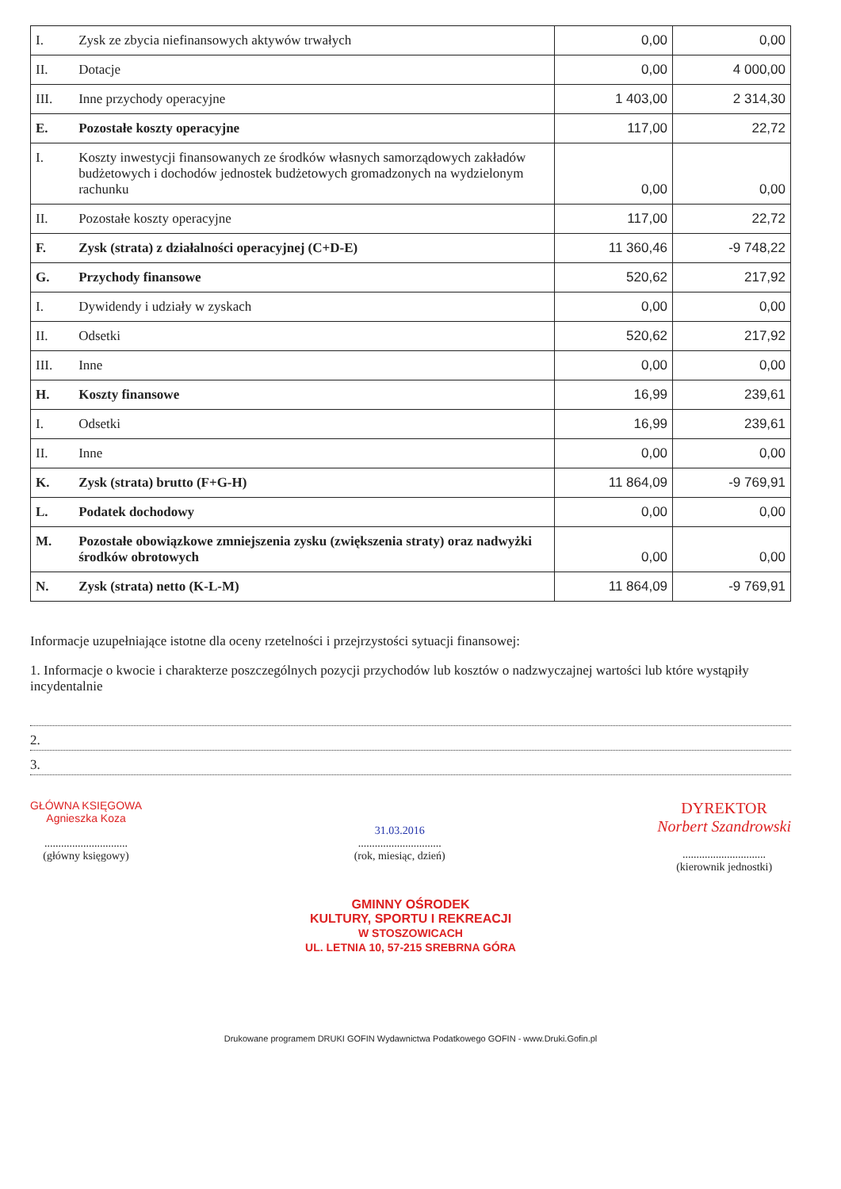| I. | Zysk ze zbycia niefinansowych aktywów trwałych | 0,00 | 0,00 |
| II. | Dotacje | 0,00 | 4 000,00 |
| III. | Inne przychody operacyjne | 1 403,00 | 2 314,30 |
| E. | Pozostałe koszty operacyjne | 117,00 | 22,72 |
| I. | Koszty inwestycji finansowanych ze środków własnych samorządowych zakładów budżetowych i dochodów jednostek budżetowych gromadzonych na wydzielonym rachunku | 0,00 | 0,00 |
| II. | Pozostałe koszty operacyjne | 117,00 | 22,72 |
| F. | Zysk (strata) z działalności operacyjnej (C+D-E) | 11 360,46 | -9 748,22 |
| G. | Przychody finansowe | 520,62 | 217,92 |
| I. | Dywidendy i udziały w zyskach | 0,00 | 0,00 |
| II. | Odsetki | 520,62 | 217,92 |
| III. | Inne | 0,00 | 0,00 |
| H. | Koszty finansowe | 16,99 | 239,61 |
| I. | Odsetki | 16,99 | 239,61 |
| II. | Inne | 0,00 | 0,00 |
| K. | Zysk (strata) brutto (F+G-H) | 11 864,09 | -9 769,91 |
| L. | Podatek dochodowy | 0,00 | 0,00 |
| M. | Pozostałe obowiązkowe zmniejszenia zysku (zwiększenia straty) oraz nadwyżki środków obrotowych | 0,00 | 0,00 |
| N. | Zysk (strata) netto (K-L-M) | 11 864,09 | -9 769,91 |
Informacje uzupełniające istotne dla oceny rzetelności i przejrzystości sytuacji finansowej:
1. Informacje o kwocie i charakterze poszczególnych pozycji przychodów lub kosztów o nadzwyczajnej wartości lub które wystąpiły incydentalnie
2.
3.
GŁÓWNA KSIĘGOWA
Agnieszka Koza
..............................
(główny księgowy)
31.03.2016
..............................
(rok, miesiąc, dzień)
DYREKTOR
Norbert Szandrowski
..............................
(kierownik jednostki)
GMINNY OŚRODEK
KULTURY, SPORTU I REKREACJI
W STOSZOWICACH
UL. LETNIA 10, 57-215 SREBRNA GÓRA
Drukowane programem DRUKI GOFIN Wydawnictwa Podatkowego GOFIN - www.Druki.Gofin.pl